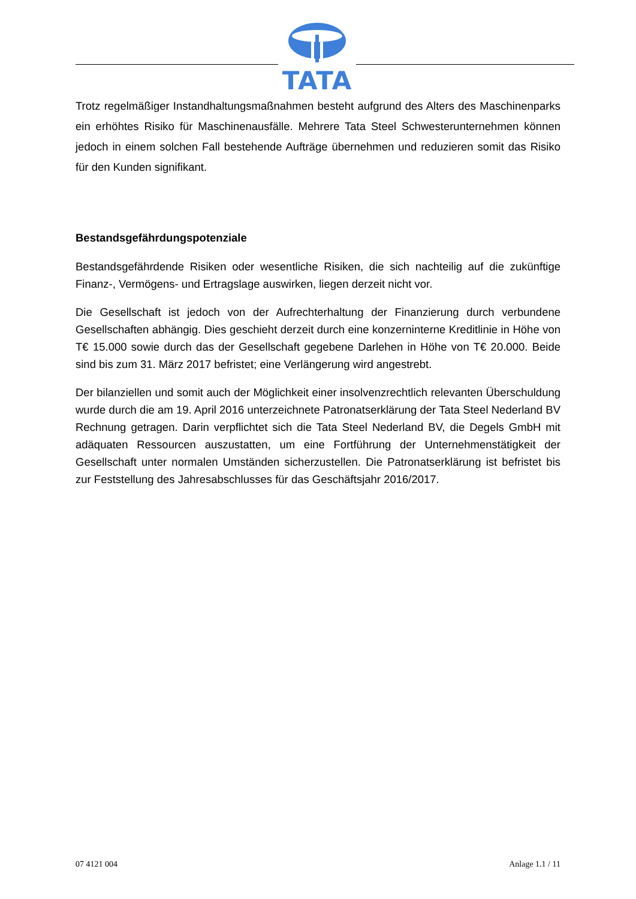TATA
Trotz regelmäßiger Instandhaltungsmaßnahmen besteht aufgrund des Alters des Maschinenparks ein erhöhtes Risiko für Maschinenausfälle. Mehrere Tata Steel Schwesterunternehmen können jedoch in einem solchen Fall bestehende Aufträge übernehmen und reduzieren somit das Risiko für den Kunden signifikant.
Bestandsgefährdungspotenziale
Bestandsgefährdende Risiken oder wesentliche Risiken, die sich nachteilig auf die zukünftige Finanz-, Vermögens- und Ertragslage auswirken, liegen derzeit nicht vor.
Die Gesellschaft ist jedoch von der Aufrechterhaltung der Finanzierung durch verbundene Gesellschaften abhängig. Dies geschieht derzeit durch eine konzerninterne Kreditlinie in Höhe von T€ 15.000 sowie durch das der Gesellschaft gegebene Darlehen in Höhe von T€ 20.000. Beide sind bis zum 31. März 2017 befristet; eine Verlängerung wird angestrebt.
Der bilanziellen und somit auch der Möglichkeit einer insolvenzrechtlich relevanten Überschuldung wurde durch die am 19. April 2016 unterzeichnete Patronatserklärung der Tata Steel Nederland BV Rechnung getragen. Darin verpflichtet sich die Tata Steel Nederland BV, die Degels GmbH mit adäquaten Ressourcen auszustatten, um eine Fortführung der Unternehmenstätigkeit der Gesellschaft unter normalen Umständen sicherzustellen. Die Patronatserklärung ist befristet bis zur Feststellung des Jahresabschlusses für das Geschäftsjahr 2016/2017.
07 4121 004 Anlage 1.1 / 11